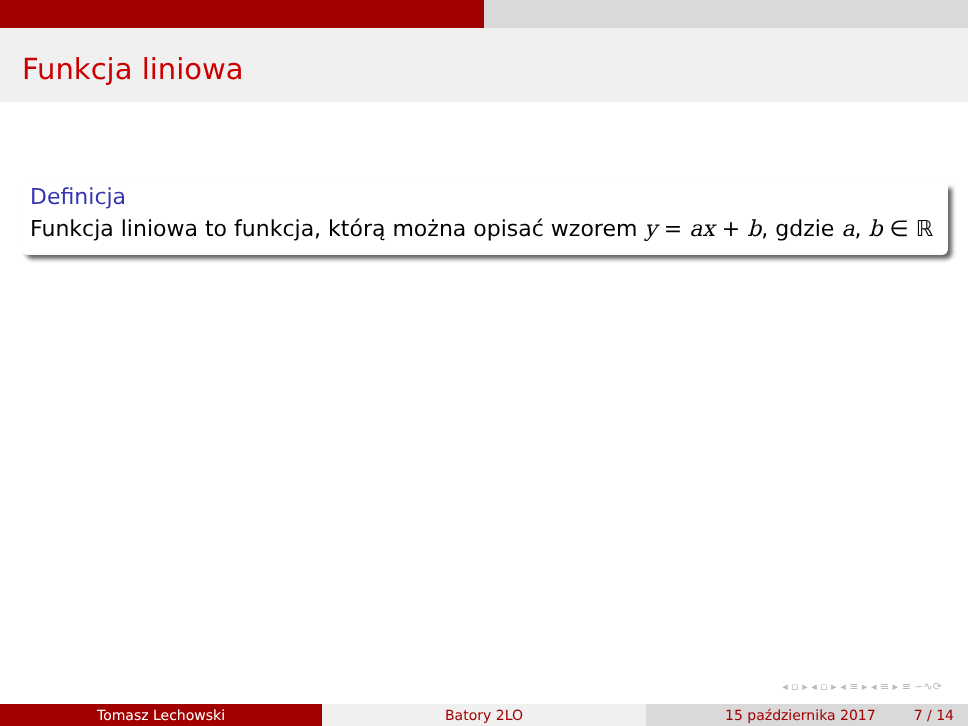Funkcja liniowa
Definicja
Funkcja liniowa to funkcja, którą można opisać wzorem y = ax + b, gdzie a, b ∈ ℝ
◂ ▫ ▸ ◂ ▫ ▸ ◂ ≡ ▸ ◂ ≡ ▸ ≡ ∽∿⟳
Tomasz Lechowski Batory 2LO 15 października 2017 7 / 14